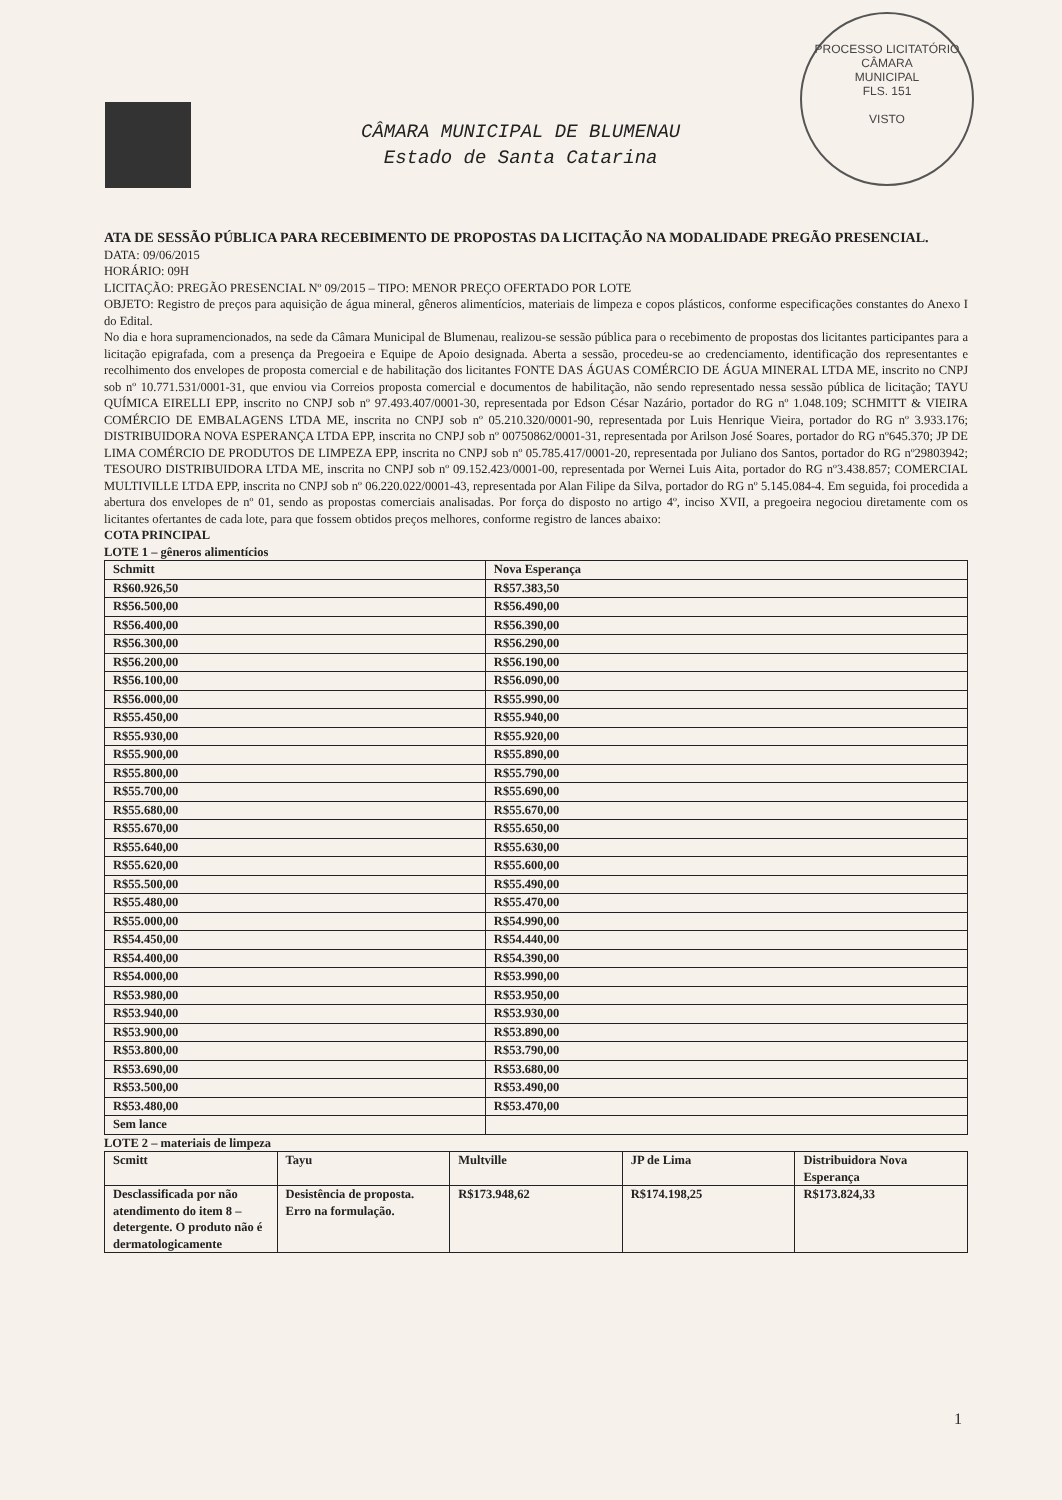PROCESSO LICITATÓRIO
CÂMARA
MUNICIPAL
FLS. 151
VISTO
CÂMARA MUNICIPAL DE BLUMENAU
Estado de Santa Catarina
ATA DE SESSÃO PÚBLICA PARA RECEBIMENTO DE PROPOSTAS DA LICITAÇÃO NA MODALIDADE PREGÃO PRESENCIAL.
DATA: 09/06/2015
HORÁRIO: 09H
LICITAÇÃO: PREGÃO PRESENCIAL Nº 09/2015 – TIPO: MENOR PREÇO OFERTADO POR LOTE
OBJETO: Registro de preços para aquisição de água mineral, gêneros alimentícios, materiais de limpeza e copos plásticos, conforme especificações constantes do Anexo I do Edital.
No dia e hora supramencionados, na sede da Câmara Municipal de Blumenau, realizou-se sessão pública para o recebimento de propostas dos licitantes participantes para a licitação epigrafada, com a presença da Pregoeira e Equipe de Apoio designada. Aberta a sessão, procedeu-se ao credenciamento, identificação dos representantes e recolhimento dos envelopes de proposta comercial e de habilitação dos licitantes FONTE DAS ÁGUAS COMÉRCIO DE ÁGUA MINERAL LTDA ME, inscrito no CNPJ sob nº 10.771.531/0001-31, que enviou via Correios proposta comercial e documentos de habilitação, não sendo representado nessa sessão pública de licitação; TAYU QUÍMICA EIRELLI EPP, inscrito no CNPJ sob nº 97.493.407/0001-30, representada por Edson César Nazário, portador do RG nº 1.048.109; SCHMITT & VIEIRA COMÉRCIO DE EMBALAGENS LTDA ME, inscrita no CNPJ sob nº 05.210.320/0001-90, representada por Luis Henrique Vieira, portador do RG nº 3.933.176; DISTRIBUIDORA NOVA ESPERANÇA LTDA EPP, inscrita no CNPJ sob nº 00750862/0001-31, representada por Arilson José Soares, portador do RG nº645.370; JP DE LIMA COMÉRCIO DE PRODUTOS DE LIMPEZA EPP, inscrita no CNPJ sob nº 05.785.417/0001-20, representada por Juliano dos Santos, portador do RG nº29803942; TESOURO DISTRIBUIDORA LTDA ME, inscrita no CNPJ sob nº 09.152.423/0001-00, representada por Wernei Luis Aita, portador do RG nº3.438.857; COMERCIAL MULTIVILLE LTDA EPP, inscrita no CNPJ sob nº 06.220.022/0001-43, representada por Alan Filipe da Silva, portador do RG nº 5.145.084-4. Em seguida, foi procedida a abertura dos envelopes de nº 01, sendo as propostas comerciais analisadas. Por força do disposto no artigo 4º, inciso XVII, a pregoeira negociou diretamente com os licitantes ofertantes de cada lote, para que fossem obtidos preços melhores, conforme registro de lances abaixo:
COTA PRINCIPAL
LOTE 1 – gêneros alimentícios
| Schmitt | Nova Esperança |
| R$60.926,50 | R$57.383,50 |
| R$56.500,00 | R$56.490,00 |
| R$56.400,00 | R$56.390,00 |
| R$56.300,00 | R$56.290,00 |
| R$56.200,00 | R$56.190,00 |
| R$56.100,00 | R$56.090,00 |
| R$56.000,00 | R$55.990,00 |
| R$55.450,00 | R$55.940,00 |
| R$55.930,00 | R$55.920,00 |
| R$55.900,00 | R$55.890,00 |
| R$55.800,00 | R$55.790,00 |
| R$55.700,00 | R$55.690,00 |
| R$55.680,00 | R$55.670,00 |
| R$55.670,00 | R$55.650,00 |
| R$55.640,00 | R$55.630,00 |
| R$55.620,00 | R$55.600,00 |
| R$55.500,00 | R$55.490,00 |
| R$55.480,00 | R$55.470,00 |
| R$55.000,00 | R$54.990,00 |
| R$54.450,00 | R$54.440,00 |
| R$54.400,00 | R$54.390,00 |
| R$54.000,00 | R$53.990,00 |
| R$53.980,00 | R$53.950,00 |
| R$53.940,00 | R$53.930,00 |
| R$53.900,00 | R$53.890,00 |
| R$53.800,00 | R$53.790,00 |
| R$53.690,00 | R$53.680,00 |
| R$53.500,00 | R$53.490,00 |
| R$53.480,00 | R$53.470,00 |
| Sem lance | |
LOTE 2 – materiais de limpeza
| Scmitt | Tayu | Multville | JP de Lima | Distribuidora Nova Esperança |
| --- | --- | --- | --- | --- |
| Desclassificada por não atendimento do item 8 – detergente. O produto não é dermatologicamente | Desistência de proposta. Erro na formulação. | R$173.948,62 | R$174.198,25 | R$173.824,33 |
1